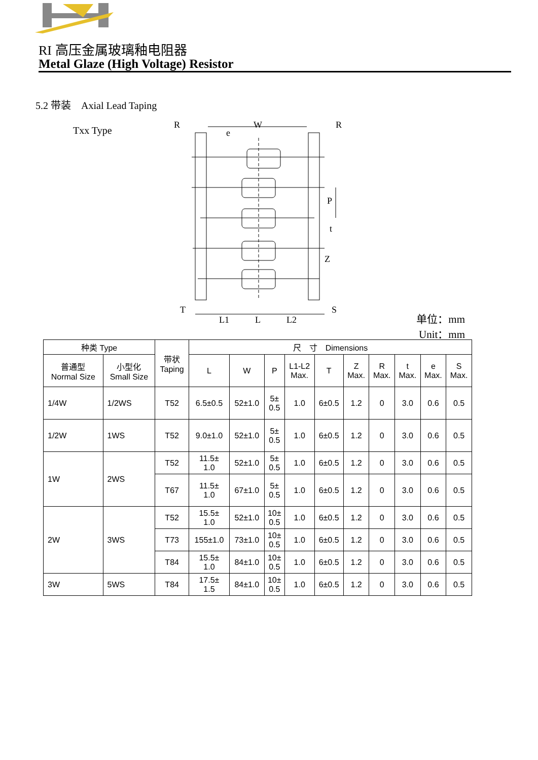RI 高压金属玻璃釉电阻器
Metal Glaze (High Voltage) Resistor
5.2 带装　Axial Lead Taping
Txx Type
R
W
R
e
P
t
Z
T
S
L1
L
L2
单位：mm
Unit：mm
| 种类 Type | | 带状 Taping | 尺 寸 Dimensions | | | | | | | | | |
| --- | --- | --- | --- | --- | --- | --- | --- | --- | --- | --- | --- | --- |
| 普通型 Normal Size | 小型化 Small Size | | L | W | P | L1-L2 Max. | T | Z Max. | R Max. | t Max. | e Max. | S Max. |
| 1/4W | 1/2WS | T52 | 6.5±0.5 | 52±1.0 | 5± 0.5 | 1.0 | 6±0.5 | 1.2 | 0 | 3.0 | 0.6 | 0.5 |
| 1/2W | 1WS | T52 | 9.0±1.0 | 52±1.0 | 5± 0.5 | 1.0 | 6±0.5 | 1.2 | 0 | 3.0 | 0.6 | 0.5 |
| 1W | 2WS | T52 | 11.5± 1.0 | 52±1.0 | 5± 0.5 | 1.0 | 6±0.5 | 1.2 | 0 | 3.0 | 0.6 | 0.5 |
| | | T67 | 11.5± 1.0 | 67±1.0 | 5± 0.5 | 1.0 | 6±0.5 | 1.2 | 0 | 3.0 | 0.6 | 0.5 |
| 2W | 3WS | T52 | 15.5± 1.0 | 52±1.0 | 10± 0.5 | 1.0 | 6±0.5 | 1.2 | 0 | 3.0 | 0.6 | 0.5 |
| | | T73 | 155±1.0 | 73±1.0 | 10± 0.5 | 1.0 | 6±0.5 | 1.2 | 0 | 3.0 | 0.6 | 0.5 |
| | | T84 | 15.5± 1.0 | 84±1.0 | 10± 0.5 | 1.0 | 6±0.5 | 1.2 | 0 | 3.0 | 0.6 | 0.5 |
| 3W | 5WS | T84 | 17.5± 1.5 | 84±1.0 | 10± 0.5 | 1.0 | 6±0.5 | 1.2 | 0 | 3.0 | 0.6 | 0.5 |